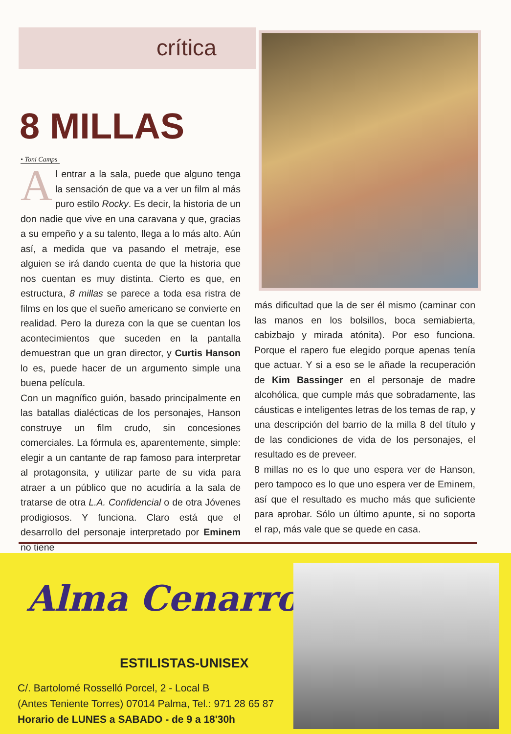crítica
8 MILLAS
• Toni Camps
Al entrar a la sala, puede que alguno tenga la sensación de que va a ver un film al más puro estilo Rocky. Es decir, la historia de un don nadie que vive en una caravana y que, gracias a su empeño y a su talento, llega a lo más alto. Aún así, a medida que va pasando el metraje, ese alguien se irá dando cuenta de que la historia que nos cuentan es muy distinta. Cierto es que, en estructura, 8 millas se parece a toda esa ristra de films en los que el sueño americano se convierte en realidad. Pero la dureza con la que se cuentan los acontecimientos que suceden en la pantalla demuestran que un gran director, y Curtis Hanson lo es, puede hacer de un argumento simple una buena película.
Con un magnífico guión, basado principalmente en las batallas dialécticas de los personajes, Hanson construye un film crudo, sin concesiones comerciales. La fórmula es, aparentemente, simple: elegir a un cantante de rap famoso para interpretar al protagonsita, y utilizar parte de su vida para atraer a un público que no acudiría a la sala de tratarse de otra L.A. Confidencial o de otra Jóvenes prodigiosos. Y funciona. Claro está que el desarrollo del personaje interpretado por Eminem no tiene
más dificultad que la de ser él mismo (caminar con las manos en los bolsillos, boca semiabierta, cabizbajo y mirada atónita). Por eso funciona. Porque el rapero fue elegido porque apenas tenía que actuar. Y si a eso se le añade la recuperación de Kim Bassinger en el personaje de madre alcohólica, que cumple más que sobradamente, las cáusticas e inteligentes letras de los temas de rap, y una descripción del barrio de la milla 8 del título y de las condiciones de vida de los personajes, el resultado es de preveer.
8 millas no es lo que uno espera ver de Hanson, pero tampoco es lo que uno espera ver de Eminem, así que el resultado es mucho más que suficiente para aprobar. Sólo un último apunte, si no soporta el rap, más vale que se quede en casa.
Alma Cenarro
ESTILISTAS-UNISEX
C/. Bartolomé Rosselló Porcel, 2 - Local B
(Antes Teniente Torres) 07014 Palma, Tel.: 971 28 65 87
Horario de LUNES a SABADO - de 9 a 18'30h